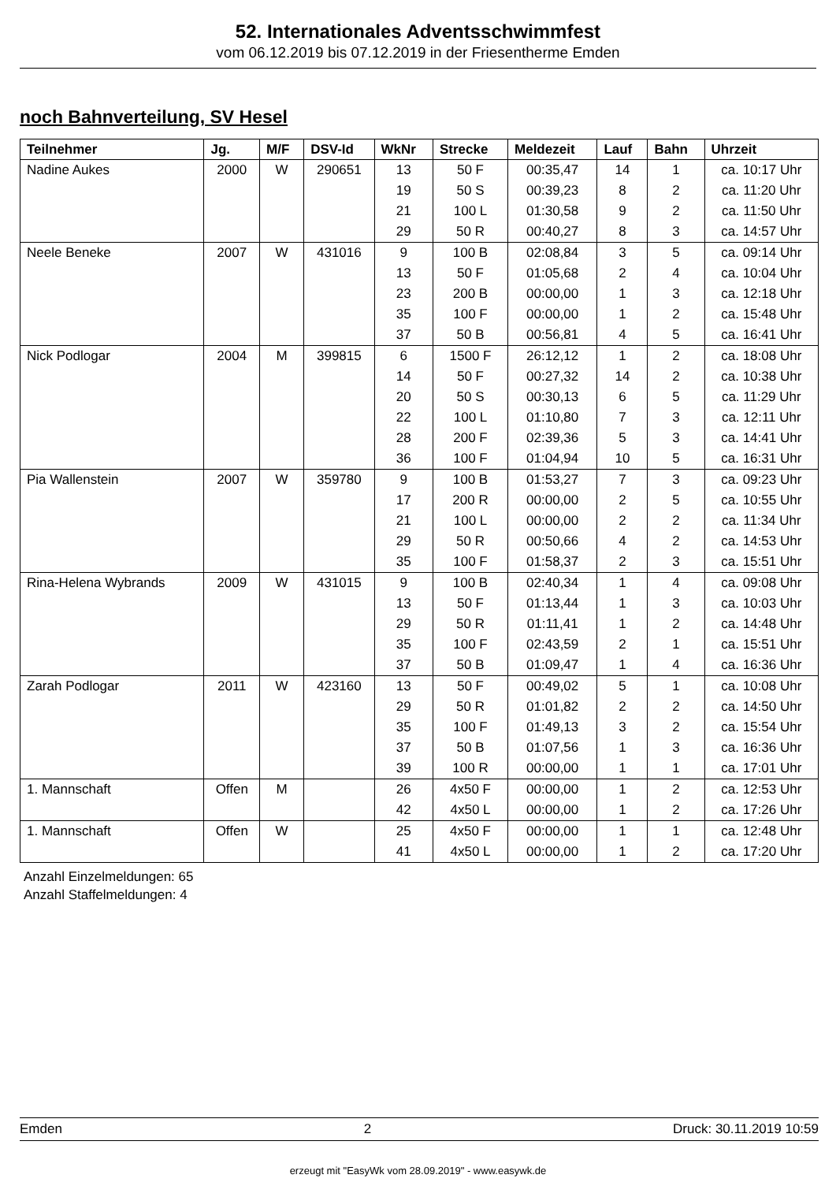52. Internationales Adventsschwimmfest
vom 06.12.2019 bis 07.12.2019 in der Friesentherme Emden
noch Bahnverteilung, SV Hesel
| Teilnehmer | Jg. | M/F | DSV-Id | WkNr | Strecke | Meldezeit | Lauf | Bahn | Uhrzeit |
| --- | --- | --- | --- | --- | --- | --- | --- | --- | --- |
| Nadine Aukes | 2000 | W | 290651 | 13 | 50 F | 00:35,47 | 14 | 1 | ca. 10:17 Uhr |
| | | | | 19 | 50 S | 00:39,23 | 8 | 2 | ca. 11:20 Uhr |
| | | | | 21 | 100 L | 01:30,58 | 9 | 2 | ca. 11:50 Uhr |
| | | | | 29 | 50 R | 00:40,27 | 8 | 3 | ca. 14:57 Uhr |
| Neele Beneke | 2007 | W | 431016 | 9 | 100 B | 02:08,84 | 3 | 5 | ca. 09:14 Uhr |
| | | | | 13 | 50 F | 01:05,68 | 2 | 4 | ca. 10:04 Uhr |
| | | | | 23 | 200 B | 00:00,00 | 1 | 3 | ca. 12:18 Uhr |
| | | | | 35 | 100 F | 00:00,00 | 1 | 2 | ca. 15:48 Uhr |
| | | | | 37 | 50 B | 00:56,81 | 4 | 5 | ca. 16:41 Uhr |
| Nick Podlogar | 2004 | M | 399815 | 6 | 1500 F | 26:12,12 | 1 | 2 | ca. 18:08 Uhr |
| | | | | 14 | 50 F | 00:27,32 | 14 | 2 | ca. 10:38 Uhr |
| | | | | 20 | 50 S | 00:30,13 | 6 | 5 | ca. 11:29 Uhr |
| | | | | 22 | 100 L | 01:10,80 | 7 | 3 | ca. 12:11 Uhr |
| | | | | 28 | 200 F | 02:39,36 | 5 | 3 | ca. 14:41 Uhr |
| | | | | 36 | 100 F | 01:04,94 | 10 | 5 | ca. 16:31 Uhr |
| Pia Wallenstein | 2007 | W | 359780 | 9 | 100 B | 01:53,27 | 7 | 3 | ca. 09:23 Uhr |
| | | | | 17 | 200 R | 00:00,00 | 2 | 5 | ca. 10:55 Uhr |
| | | | | 21 | 100 L | 00:00,00 | 2 | 2 | ca. 11:34 Uhr |
| | | | | 29 | 50 R | 00:50,66 | 4 | 2 | ca. 14:53 Uhr |
| | | | | 35 | 100 F | 01:58,37 | 2 | 3 | ca. 15:51 Uhr |
| Rina-Helena Wybrands | 2009 | W | 431015 | 9 | 100 B | 02:40,34 | 1 | 4 | ca. 09:08 Uhr |
| | | | | 13 | 50 F | 01:13,44 | 1 | 3 | ca. 10:03 Uhr |
| | | | | 29 | 50 R | 01:11,41 | 1 | 2 | ca. 14:48 Uhr |
| | | | | 35 | 100 F | 02:43,59 | 2 | 1 | ca. 15:51 Uhr |
| | | | | 37 | 50 B | 01:09,47 | 1 | 4 | ca. 16:36 Uhr |
| Zarah Podlogar | 2011 | W | 423160 | 13 | 50 F | 00:49,02 | 5 | 1 | ca. 10:08 Uhr |
| | | | | 29 | 50 R | 01:01,82 | 2 | 2 | ca. 14:50 Uhr |
| | | | | 35 | 100 F | 01:49,13 | 3 | 2 | ca. 15:54 Uhr |
| | | | | 37 | 50 B | 01:07,56 | 1 | 3 | ca. 16:36 Uhr |
| | | | | 39 | 100 R | 00:00,00 | 1 | 1 | ca. 17:01 Uhr |
| 1. Mannschaft | Offen | M | | 26 | 4x50 F | 00:00,00 | 1 | 2 | ca. 12:53 Uhr |
| | | | | 42 | 4x50 L | 00:00,00 | 1 | 2 | ca. 17:26 Uhr |
| 1. Mannschaft | Offen | W | | 25 | 4x50 F | 00:00,00 | 1 | 1 | ca. 12:48 Uhr |
| | | | | 41 | 4x50 L | 00:00,00 | 1 | 2 | ca. 17:20 Uhr |
Anzahl Einzelmeldungen: 65
Anzahl Staffelmeldungen: 4
Emden 2 Druck: 30.11.2019 10:59
erzeugt mit "EasyWk vom 28.09.2019" - www.easywk.de